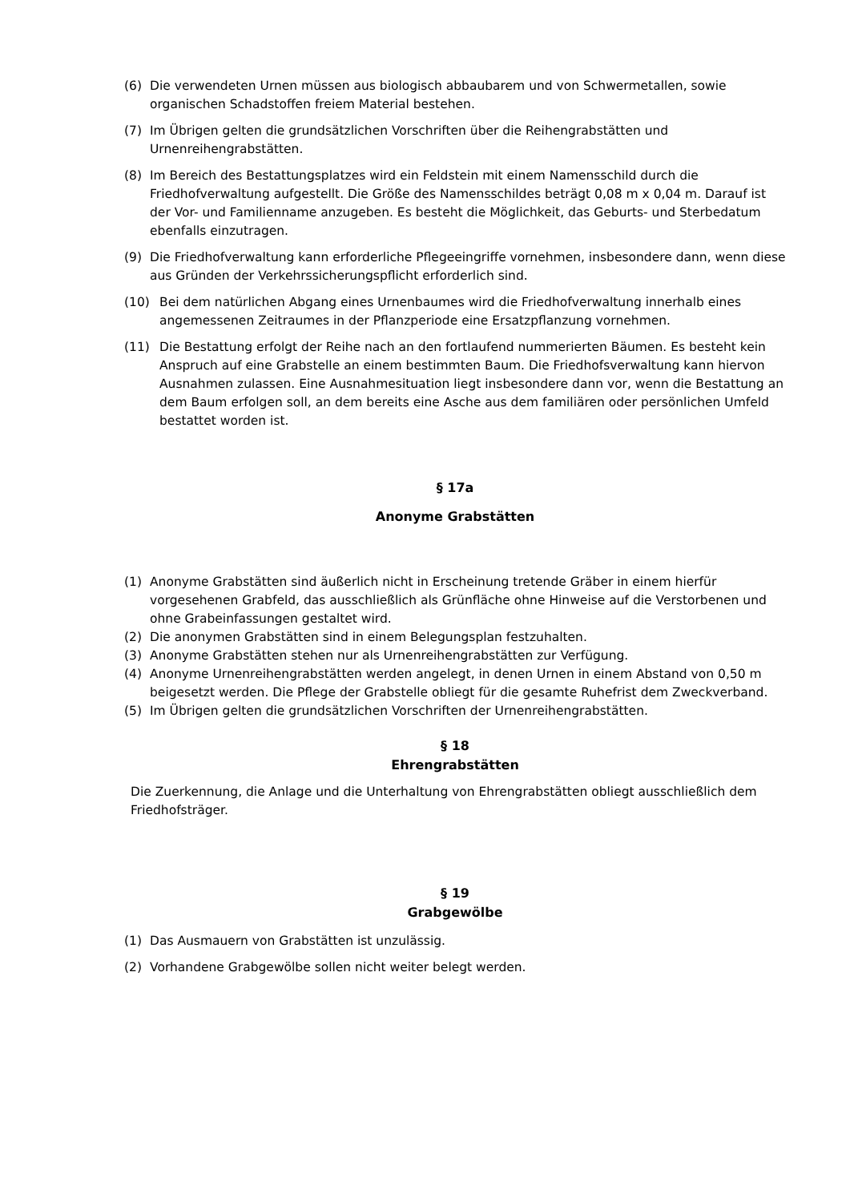(6) Die verwendeten Urnen müssen aus biologisch abbaubarem und von Schwermetallen, sowie organischen Schadstoffen freiem Material bestehen.
(7) Im Übrigen gelten die grundsätzlichen Vorschriften über die Reihengrabstätten und Urnenreihengrabstätten.
(8) Im Bereich des Bestattungsplatzes wird ein Feldstein mit einem Namensschild durch die Friedhofverwaltung aufgestellt. Die Größe des Namensschildes beträgt 0,08 m x 0,04 m. Darauf ist der Vor- und Familienname anzugeben. Es besteht die Möglichkeit, das Geburts- und Sterbedatum ebenfalls einzutragen.
(9) Die Friedhofverwaltung kann erforderliche Pflegeeingriffe vornehmen, insbesondere dann, wenn diese aus Gründen der Verkehrssicherungspflicht erforderlich sind.
(10) Bei dem natürlichen Abgang eines Urnenbaumes wird die Friedhofverwaltung innerhalb eines angemessenen Zeitraumes in der Pflanzperiode eine Ersatzpflanzung vornehmen.
(11) Die Bestattung erfolgt der Reihe nach an den fortlaufend nummerierten Bäumen. Es besteht kein Anspruch auf eine Grabstelle an einem bestimmten Baum. Die Friedhofsverwaltung kann hiervon Ausnahmen zulassen. Eine Ausnahmesituation liegt insbesondere dann vor, wenn die Bestattung an dem Baum erfolgen soll, an dem bereits eine Asche aus dem familiären oder persönlichen Umfeld bestattet worden ist.
§ 17a
Anonyme Grabstätten
(1) Anonyme Grabstätten sind äußerlich nicht in Erscheinung tretende Gräber in einem hierfür vorgesehenen Grabfeld, das ausschließlich als Grünfläche ohne Hinweise auf die Verstorbenen und ohne Grabeinfassungen gestaltet wird.
(2) Die anonymen Grabstätten sind in einem Belegungsplan festzuhalten.
(3) Anonyme Grabstätten stehen nur als Urnenreihengrabstätten zur Verfügung.
(4) Anonyme Urnenreihengrabstätten werden angelegt, in denen Urnen in einem Abstand von 0,50 m beigesetzt werden. Die Pflege der Grabstelle obliegt für die gesamte Ruhefrist dem Zweckverband.
(5) Im Übrigen gelten die grundsätzlichen Vorschriften der Urnenreihengrabstätten.
§ 18
Ehrengrabstätten
Die Zuerkennung, die Anlage und die Unterhaltung von Ehrengrabstätten obliegt ausschließlich dem Friedhofsträger.
§ 19
Grabgewölbe
(1) Das Ausmauern von Grabstätten ist unzulässig.
(2) Vorhandene Grabgewölbe sollen nicht weiter belegt werden.